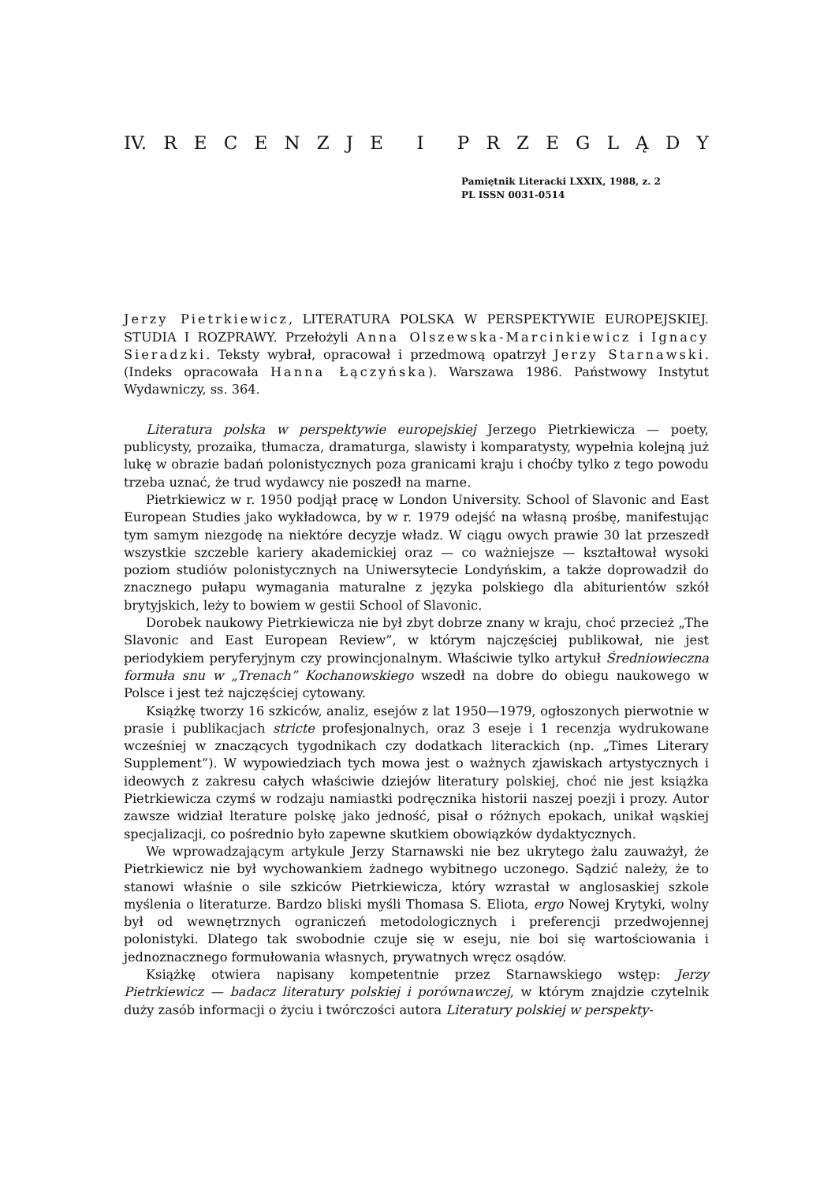IV. RECENZJE I PRZEGLĄDY
Pamiętnik Literacki LXXIX, 1988, z. 2
PL ISSN 0031-0514
Jerzy Pietrkiewicz, LITERATURA POLSKA W PERSPEKTYWIE EUROPEJSKIEJ. STUDIA I ROZPRAWY. Przełożyli Anna Olszewska-Marcinkiewicz i Ignacy Sieradzki. Teksty wybrał, opracował i przedmową opatrzył Jerzy Starnawski. (Indeks opracowała Hanna Łączyńska). Warszawa 1986. Państwowy Instytut Wydawniczy, ss. 364.
Literatura polska w perspektywie europejskiej Jerzego Pietrkiewicza — poety, publicysty, prozaika, tłumacza, dramaturga, slawisty i komparatysty, wypełnia kolejną już lukę w obrazie badań polonistycznych poza granicami kraju i choćby tylko z tego powodu trzeba uznać, że trud wydawcy nie poszedł na marne.
Pietrkiewicz w r. 1950 podjął pracę w London University. School of Slavonic and East European Studies jako wykładowca, by w r. 1979 odejść na własną prośbę, manifestując tym samym niezgodę na niektóre decyzje władz. W ciągu owych prawie 30 lat przeszedł wszystkie szczeble kariery akademickiej oraz — co ważniejsze — kształtował wysoki poziom studiów polonistycznych na Uniwersytecie Londyńskim, a także doprowadził do znacznego pułapu wymagania maturalne z języka polskiego dla abiturientów szkół brytyjskich, leży to bowiem w gestii School of Slavonic.
Dorobek naukowy Pietrkiewicza nie był zbyt dobrze znany w kraju, choć przecież „The Slavonic and East European Review”, w którym najczęściej publikował, nie jest periodykiem peryferyjnym czy prowincjonalnym. Właściwie tylko artykuł Średniowieczna formuła snu w „Trenach” Kochanowskiego wszedł na dobre do obiegu naukowego w Polsce i jest też najczęściej cytowany.
Książkę tworzy 16 szkiców, analiz, esejów z lat 1950—1979, ogłoszonych pierwotnie w prasie i publikacjach stricte profesjonalnych, oraz 3 eseje i 1 recenzja wydrukowane wcześniej w znaczących tygodnikach czy dodatkach literackich (np. „Times Literary Supplement”). W wypowiedziach tych mowa jest o ważnych zjawiskach artystycznych i ideowych z zakresu całych właściwie dziejów literatury polskiej, choć nie jest książka Pietrkiewicza czymś w rodzaju namiastki podręcznika historii naszej poezji i prozy. Autor zawsze widział lterature polskę jako jedność, pisał o różnych epokach, unikał wąskiej specjalizacji, co pośrednio było zapewne skutkiem obowiązków dydaktycznych.
We wprowadzającym artykule Jerzy Starnawski nie bez ukrytego żalu zauważył, że Pietrkiewicz nie był wychowankiem żadnego wybitnego uczonego. Sądzić należy, że to stanowi właśnie o sile szkiców Pietrkiewicza, który wzrastał w anglosaskiej szkole myślenia o literaturze. Bardzo bliski myśli Thomasa S. Eliota, ergo Nowej Krytyki, wolny był od wewnętrznych ograniczeń metodologicznych i preferencji przedwojennej polonistyki. Dlatego tak swobodnie czuje się w eseju, nie boi się wartościowania i jednoznacznego formułowania własnych, prywatnych wręcz osądów.
Książkę otwiera napisany kompetentnie przez Starnawskiego wstęp: Jerzy Pietrkiewicz — badacz literatury polskiej i porównawczej, w którym znajdzie czytelnik duży zasób informacji o życiu i twórczości autora Literatury polskiej w perspekty-